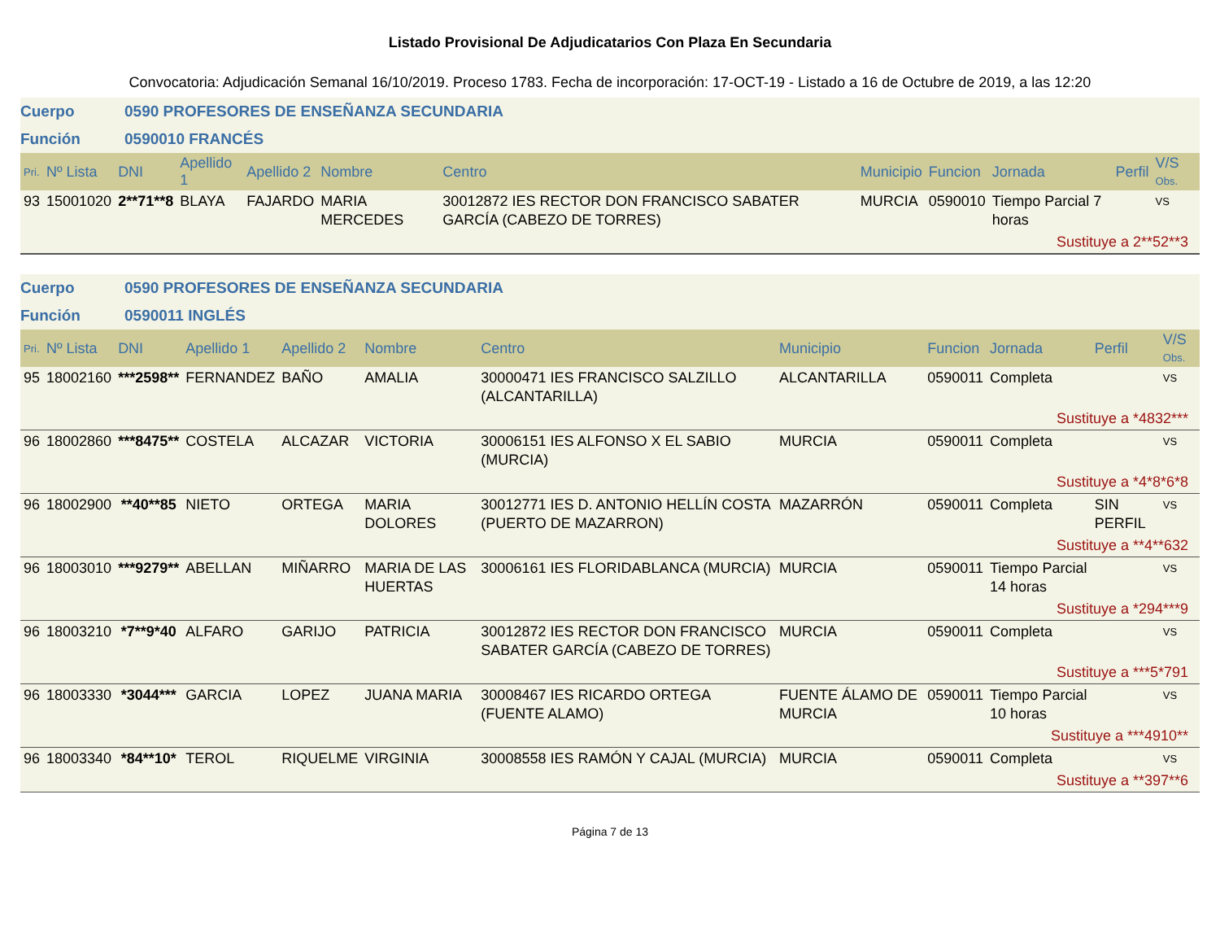Listado Provisional De Adjudicatarios Con Plaza En Secundaria
Convocatoria: Adjudicación Semanal 16/10/2019. Proceso 1783. Fecha de incorporación: 17-OCT-19 - Listado a 16 de Octubre de 2019, a las 12:20
Cuerpo 0590 PROFESORES DE ENSEÑANZA SECUNDARIA
Función 0590010 FRANCÉS
| Pri. | Nº Lista | DNI | Apellido 1 | Apellido 2 | Nombre | Centro | Municipio | Funcion | Jornada | Perfil | V/S Obs. |
| --- | --- | --- | --- | --- | --- | --- | --- | --- | --- | --- | --- |
| 93 | 15001020 | 2**71**8 | BLAYA | FAJARDO | MARIA MERCEDES | 30012872 IES RECTOR DON FRANCISCO SABATER GARCÍA (CABEZO DE TORRES) | MURCIA | 0590010 | Tiempo Parcial 7 horas | | VS |
| Sustituye a 2**52**3 | | | | | | | | | | | |
Cuerpo 0590 PROFESORES DE ENSEÑANZA SECUNDARIA
Función 0590011 INGLÉS
| Pri. | Nº Lista | DNI | Apellido 1 | Apellido 2 | Nombre | Centro | Municipio | Funcion | Jornada | Perfil | V/S Obs. |
| --- | --- | --- | --- | --- | --- | --- | --- | --- | --- | --- | --- |
| 95 | 18002160 | ***2598** | FERNANDEZ | BAÑO | AMALIA | 30000471 IES FRANCISCO SALZILLO (ALCANTARILLA) | ALCANTARILLA | 0590011 | Completa | | VS |
| Sustituye a *4832*** | | | | | | | | | | | |
| 96 | 18002860 | ***8475** | COSTELA | ALCAZAR | VICTORIA | 30006151 IES ALFONSO X EL SABIO (MURCIA) | MURCIA | 0590011 | Completa | | VS |
| Sustituye a *4*8*6*8 | | | | | | | | | | | |
| 96 | 18002900 | **40**85 | NIETO | ORTEGA | MARIA DOLORES | 30012771 IES D. ANTONIO HELLÍN COSTA (PUERTO DE MAZARRON) | MAZARRÓN | 0590011 | Completa | SIN PERFIL | VS |
| Sustituye a **4**632 | | | | | | | | | | | |
| 96 | 18003010 | ***9279** | ABELLAN | MIÑARRO | MARIA DE LAS HUERTAS | 30006161 IES FLORIDABLANCA (MURCIA) | MURCIA | 0590011 | Tiempo Parcial 14 horas | | VS |
| Sustituye a *294***9 | | | | | | | | | | | |
| 96 | 18003210 | *7**9*40 | ALFARO | GARIJO | PATRICIA | 30012872 IES RECTOR DON FRANCISCO SABATER GARCÍA (CABEZO DE TORRES) | MURCIA | 0590011 | Completa | | VS |
| Sustituye a ***5*791 | | | | | | | | | | | |
| 96 | 18003330 | *3044*** | GARCIA | LOPEZ | JUANA MARIA | 30008467 IES RICARDO ORTEGA (FUENTE ALAMO) | FUENTE ÁLAMO DE MURCIA | 0590011 | Tiempo Parcial 10 horas | | VS |
| Sustituye a ***4910** | | | | | | | | | | | |
| 96 | 18003340 | *84**10* | TEROL | RIQUELME | VIRGINIA | 30008558 IES RAMÓN Y CAJAL (MURCIA) | MURCIA | 0590011 | Completa | | VS |
| Sustituye a **397**6 | | | | | | | | | | | |
Página 7 de 13